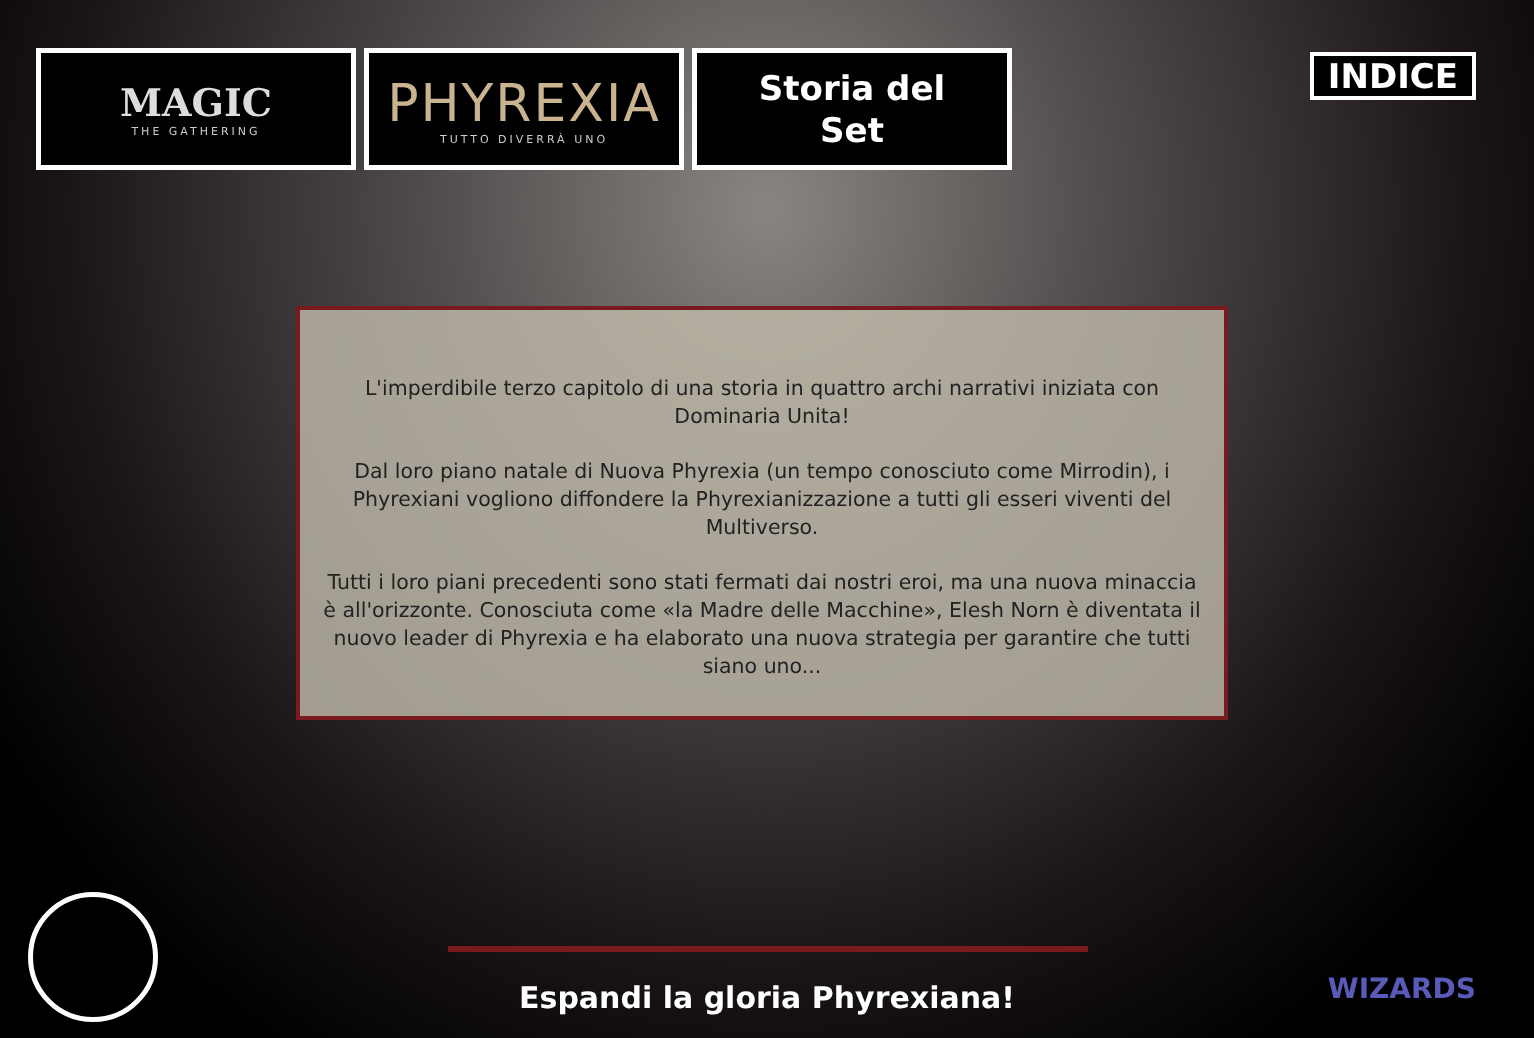MAGIC
THE GATHERING
PHYREXIA
TUTTO DIVERRÀ UNO
Storia del
Set
INDICE
L'imperdibile terzo capitolo di una storia in quattro archi narrativi iniziata con Dominaria Unita!
Dal loro piano natale di Nuova Phyrexia (un tempo conosciuto come Mirrodin), i Phyrexiani vogliono diffondere la Phyrexianizzazione a tutti gli esseri viventi del Multiverso.
Tutti i loro piani precedenti sono stati fermati dai nostri eroi, ma una nuova minaccia è all'orizzonte. Conosciuta come «la Madre delle Macchine», Elesh Norn è diventata il nuovo leader di Phyrexia e ha elaborato una nuova strategia per garantire che tutti siano uno...
Espandi la gloria Phyrexiana! WIZARDS